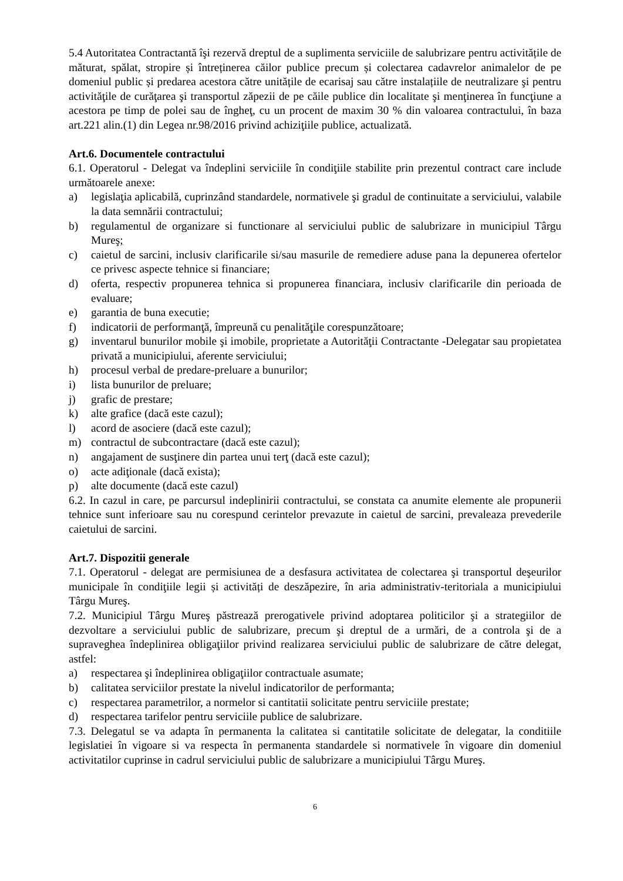5.4 Autoritatea Contractantă îşi rezervă dreptul de a suplimenta serviciile de salubrizare pentru activitățile de măturat, spălat, stropire și întreținerea căilor publice precum și colectarea cadavrelor animalelor de pe domeniul public și predarea acestora către unitățile de ecarisaj sau către instalațiile de neutralizare şi pentru activităţile de curăţarea şi transportul zăpezii de pe căile publice din localitate şi menţinerea în funcţiune a acestora pe timp de polei sau de îngheţ, cu un procent de maxim 30 % din valoarea contractului, în baza art.221 alin.(1) din Legea nr.98/2016 privind achiziţiile publice, actualizată.
Art.6. Documentele contractului
6.1. Operatorul - Delegat va îndeplini serviciile în condiţiile stabilite prin prezentul contract care include următoarele anexe:
a) legislaţia aplicabilă, cuprinzând standardele, normativele şi gradul de continuitate a serviciului, valabile la data semnării contractului;
b) regulamentul de organizare si functionare al serviciului public de salubrizare in municipiul Târgu Mureş;
c) caietul de sarcini, inclusiv clarificarile si/sau masurile de remediere aduse pana la depunerea ofertelor ce privesc aspecte tehnice si financiare;
d) oferta, respectiv propunerea tehnica si propunerea financiara, inclusiv clarificarile din perioada de evaluare;
e) garantia de buna executie;
f) indicatorii de performanţă, împreună cu penalităţile corespunzătoare;
g) inventarul bunurilor mobile şi imobile, proprietate a Autorităţii Contractante -Delegatar sau propietatea privată a municipiului, aferente serviciului;
h) procesul verbal de predare-preluare a bunurilor;
i) lista bunurilor de preluare;
j) grafic de prestare;
k) alte grafice (dacă este cazul);
l) acord de asociere (dacă este cazul);
m) contractul de subcontractare (dacă este cazul);
n) angajament de susţinere din partea unui terţ (dacă este cazul);
o) acte adiţionale (dacă exista);
p) alte documente (dacă este cazul)
6.2. In cazul in care, pe parcursul indeplinirii contractului, se constata ca anumite elemente ale propunerii tehnice sunt inferioare sau nu corespund cerintelor prevazute in caietul de sarcini, prevaleaza prevederile caietului de sarcini.
Art.7. Dispozitii generale
7.1. Operatorul - delegat are permisiunea de a desfasura activitatea de colectarea şi transportul deşeurilor municipale în condiţiile legii și activități de deszăpezire, în aria administrativ-teritoriala a municipiului Târgu Mureş.
7.2. Municipiul Târgu Mureş păstrează prerogativele privind adoptarea politicilor şi a strategiilor de dezvoltare a serviciului public de salubrizare, precum şi dreptul de a urmări, de a controla şi de a supraveghea îndeplinirea obligaţiilor privind realizarea serviciului public de salubrizare de către delegat, astfel:
a) respectarea şi îndeplinirea obligaţiilor contractuale asumate;
b) calitatea serviciilor prestate la nivelul indicatorilor de performanta;
c) respectarea parametrilor, a normelor si cantitatii solicitate pentru serviciile prestate;
d) respectarea tarifelor pentru serviciile publice de salubrizare.
7.3. Delegatul se va adapta în permanenta la calitatea si cantitatile solicitate de delegatar, la conditiile legislatiei în vigoare si va respecta în permanenta standardele si normativele în vigoare din domeniul activitatilor cuprinse in cadrul serviciului public de salubrizare a municipiului Târgu Mureş.
6